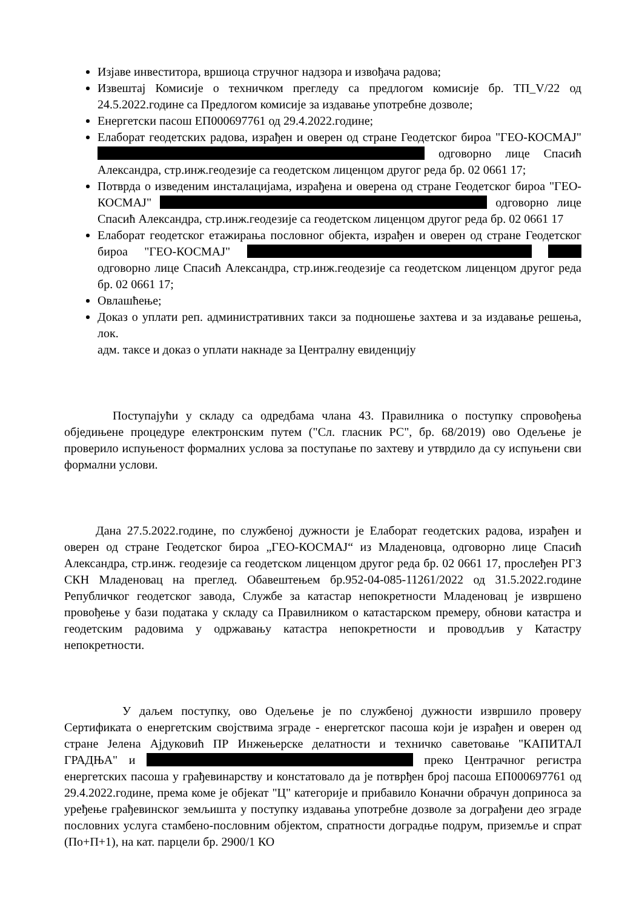Изјаве инвеститора, вршиоца стручног надзора и извођача радова;
Извештај Комисије о техничком прегледу са предлогом комисије бр. ТП_V/22 од 24.5.2022.године са Предлогом комисије за издавање употребне дозволе;
Енергетски пасош ЕП000697761 од 29.4.2022.године;
Елаборат геодетских радова, израђен и оверен од стране Геодетског бироа "ГЕО-КОСМАЈ" одговорно лице Спасић Александра, стр.инж.геодезије са геодетском лиценцом другог реда бр. 02 0661 17;
Потврда о изведеним инсталацијама, израђена и оверена од стране Геодетског бироа "ГЕО-КОСМАЈ" одговорно лице Спасић Александра, стр.инж.геодезије са геодетском лиценцом другог реда бр. 02 0661 17
Елаборат геодетског етажирања пословног објекта, израђен и оверен од стране Геодетског бироа "ГЕО-КОСМАЈ" одговорно лице Спасић Александра, стр.инж.геодезије са геодетском лиценцом другог реда бр. 02 0661 17;
Овлашћење;
Доказ о уплати реп. административних такси за подношење захтева и за издавање решења, лок.
адм. таксе и доказ о уплати накнаде за Централну евиденцију
Поступајући у складу са одредбама члана 43. Правилника о поступку спровођења обједињене процедуре електронским путем ("Сл. гласник РС", бр. 68/2019) ово Одељење је проверило испуњеност формалних услова за поступање по захтеву и утврдило да су испуњени сви формални услови.
Дана 27.5.2022.године, по службеној дужности је Елаборат геодетских радова, израђен и оверен од стране Геодетског бироа „ГЕО-КОСМАЈ“ из Младеновца, одговорно лице Спасић Александра, стр.инж. геодезије са геодетском лиценцом другог реда бр. 02 0661 17, прослеђен РГЗ СКН Младеновац на преглед. Обавештењем бр.952-04-085-11261/2022 од 31.5.2022.године Републичког геодетског завода, Службе за катастар непокретности Младеновац је извршено провођење у бази података у складу са Правилником о катастарском премеру, обнови катастра и геодетским радовима у одржавању катастра непокретности и проводљив у Катастру непокретности.
У даљем поступку, ово Одељење је по службеној дужности извршило проверу Сертификата о енергетским својствима зграде - енергетског пасоша који је израђен и оверен од стране Јелена Ајдуковић ПР Инжењерске делатности и техничко саветовање "КАПИТАЛ ГРАДЊА" и преко Центрачног регистра енергетских пасоша у грађевинарству и констатовало да је потврђен број пасоша ЕП000697761 од 29.4.2022.године, према коме је објекат "Ц" категорије и прибавило Коначни обрачун доприноса за уређење грађевинског земљишта у поступку издавања употребне дозволе за дограђени део зграде пословних услуга стамбено-пословним објектом, спратности доградње подрум, приземље и спрат (По+П+1), на кат. парцели бр. 2900/1 КО